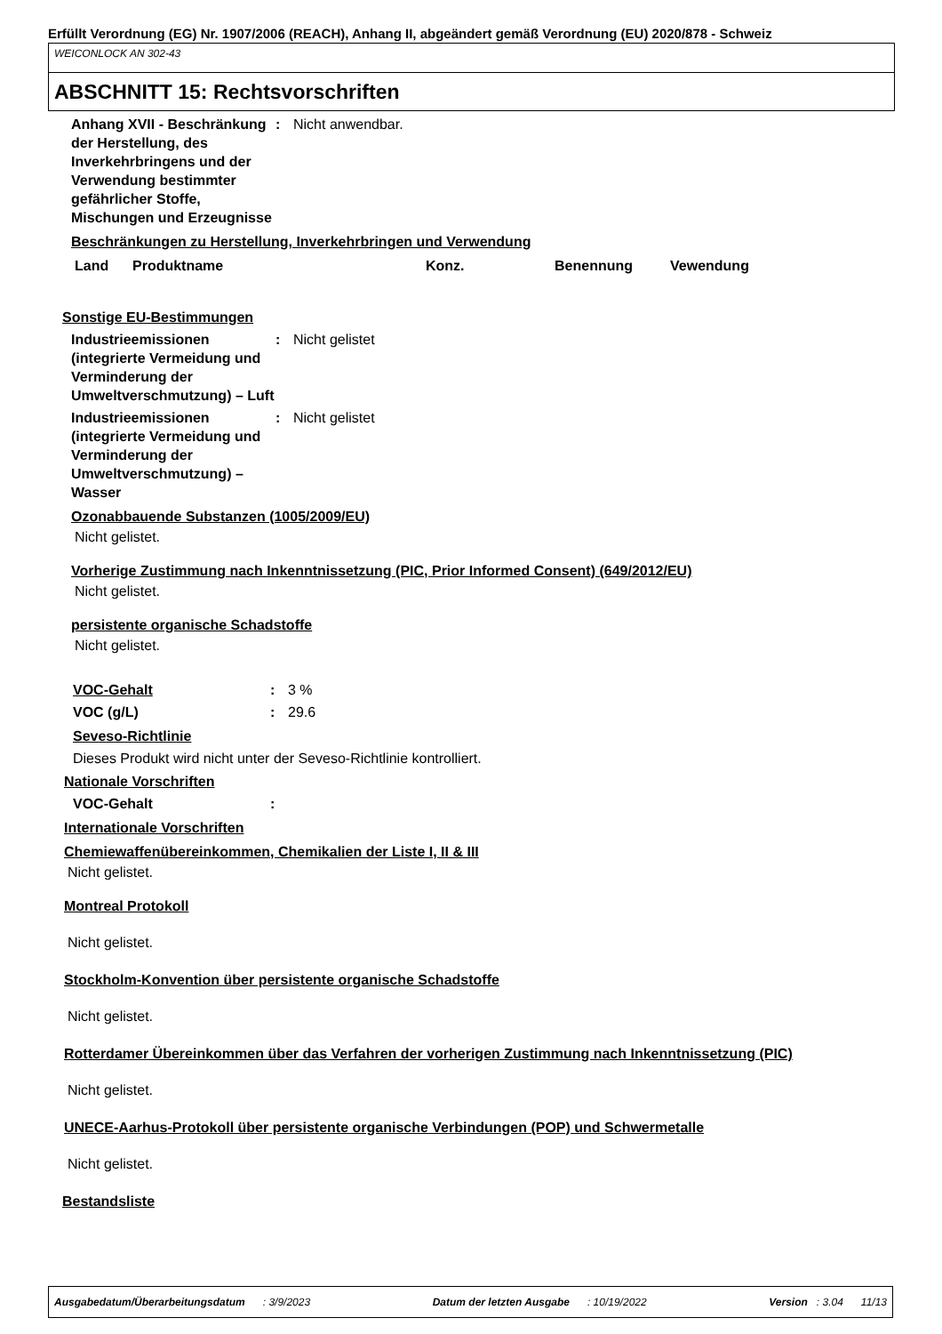Erfüllt Verordnung (EG) Nr. 1907/2006 (REACH), Anhang II, abgeändert gemäß Verordnung (EU) 2020/878 - Schweiz
WEICONLOCK AN 302-43
ABSCHNITT 15: Rechtsvorschriften
Anhang XVII - Beschränkung der Herstellung, des Inverkehrbringens und der Verwendung bestimmter gefährlicher Stoffe, Mischungen und Erzeugnisse
: Nicht anwendbar.
Beschränkungen zu Herstellung, Inverkehrbringen und Verwendung
| Land | Produktname | Konz. | Benennung | Vewendung |
| --- | --- | --- | --- | --- |
Sonstige EU-Bestimmungen
Industrieemissionen (integrierte Vermeidung und Verminderung der Umweltverschmutzung) – Luft
: Nicht gelistet
Industrieemissionen (integrierte Vermeidung und Verminderung der Umweltverschmutzung) – Wasser
: Nicht gelistet
Ozonabbauende Substanzen (1005/2009/EU)
Nicht gelistet.
Vorherige Zustimmung nach Inkenntnissetzung (PIC, Prior Informed Consent) (649/2012/EU)
Nicht gelistet.
persistente organische Schadstoffe
Nicht gelistet.
VOC-Gehalt : 3 %
VOC (g/L) : 29.6
Seveso-Richtlinie
Dieses Produkt wird nicht unter der Seveso-Richtlinie kontrolliert.
Nationale Vorschriften
VOC-Gehalt :
Internationale Vorschriften
Chemiewaffenübereinkommen, Chemikalien der Liste I, II & III
Nicht gelistet.
Montreal Protokoll
Nicht gelistet.
Stockholm-Konvention über persistente organische Schadstoffe
Nicht gelistet.
Rotterdamer Übereinkommen über das Verfahren der vorherigen Zustimmung nach Inkenntnissetzung (PIC)
Nicht gelistet.
UNECE-Aarhus-Protokoll über persistente organische Verbindungen (POP) und Schwermetalle
Nicht gelistet.
Bestandsliste
Ausgabedatum/Überarbeitungsdatum : 3/9/2023 Datum der letzten Ausgabe : 10/19/2022 Version : 3.04 11/13